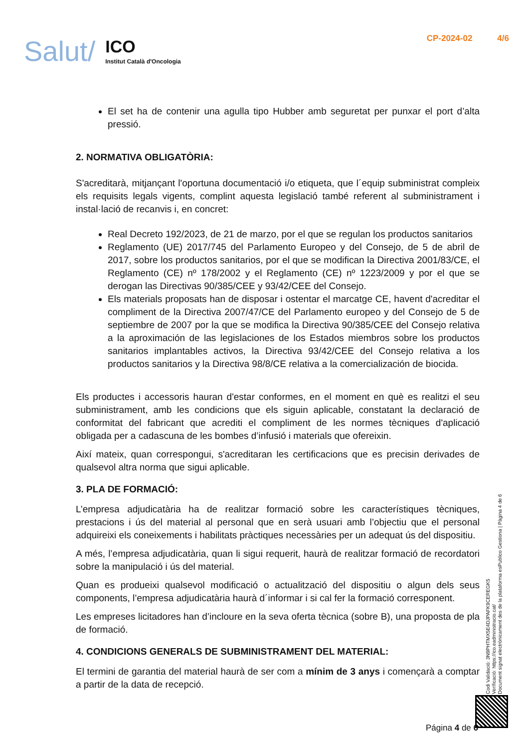Salut/
ICO
Institut Català d'Oncologia
CP-2024-02 4/6
El set ha de contenir una agulla tipo Hubber amb seguretat per punxar el port d’alta pressió.
2. NORMATIVA OBLIGATÒRIA:
S'acreditarà, mitjançant l'oportuna documentació i/o etiqueta, que l´equip subministrat compleix els requisits legals vigents, complint aquesta legislació també referent al subministrament i instal·lació de recanvis i, en concret:
Real Decreto 192/2023, de 21 de marzo, por el que se regulan los productos sanitarios
Reglamento (UE) 2017/745 del Parlamento Europeo y del Consejo, de 5 de abril de 2017, sobre los productos sanitarios, por el que se modifican la Directiva 2001/83/CE, el Reglamento (CE) nº 178/2002 y el Reglamento (CE) nº 1223/2009 y por el que se derogan las Directivas 90/385/CEE y 93/42/CEE del Consejo.
Els materials proposats han de disposar i ostentar el marcatge CE, havent d'acreditar el compliment de la Directiva 2007/47/CE del Parlamento europeo y del Consejo de 5 de septiembre de 2007 por la que se modifica la Directiva 90/385/CEE del Consejo relativa a la aproximación de las legislaciones de los Estados miembros sobre los productos sanitarios implantables activos, la Directiva 93/42/CEE del Consejo relativa a los productos sanitarios y la Directiva 98/8/CE relativa a la comercialización de biocida.
Els productes i accessoris hauran d'estar conformes, en el moment en què es realitzi el seu subministrament, amb les condicions que els siguin aplicable, constatant la declaració de conformitat del fabricant que acrediti el compliment de les normes tècniques d'aplicació obligada per a cadascuna de les bombes d’infusió i materials que ofereixin.
Així mateix, quan correspongui, s'acreditaran les certificacions que es precisin derivades de qualsevol altra norma que sigui aplicable.
3. PLA DE FORMACIÓ:
L’empresa adjudicatària ha de realitzar formació sobre les característiques tècniques, prestacions i ús del material al personal que en serà usuari amb l’objectiu que el personal adquireixi els coneixements i habilitats pràctiques necessàries per un adequat ús del dispositiu.
A més, l’empresa adjudicatària, quan li sigui requerit, haurà de realitzar formació de recordatori sobre la manipulació i ús del material.
Quan es produeixi qualsevol modificació o actualització del dispositiu o algun dels seus components, l’empresa adjudicatària haurà d´informar i si cal fer la formació corresponent.
Les empreses licitadores han d’incloure en la seva oferta tècnica (sobre B), una proposta de pla de formació.
4. CONDICIONS GENERALS DE SUBMINISTRAMENT DEL MATERIAL:
El termini de garantia del material haurà de ser com a mínim de 3 anys i començarà a comptar a partir de la data de recepció.
Codi Validació: 3N9PHTMX5E4DJPAFK9CEREGK5
Verificació: https://ico.eadministracio.cat/
Document signat electrònicament des de la plataforma esPublico Gestiona | Pàgina 4 de 6
Página 4 de 6